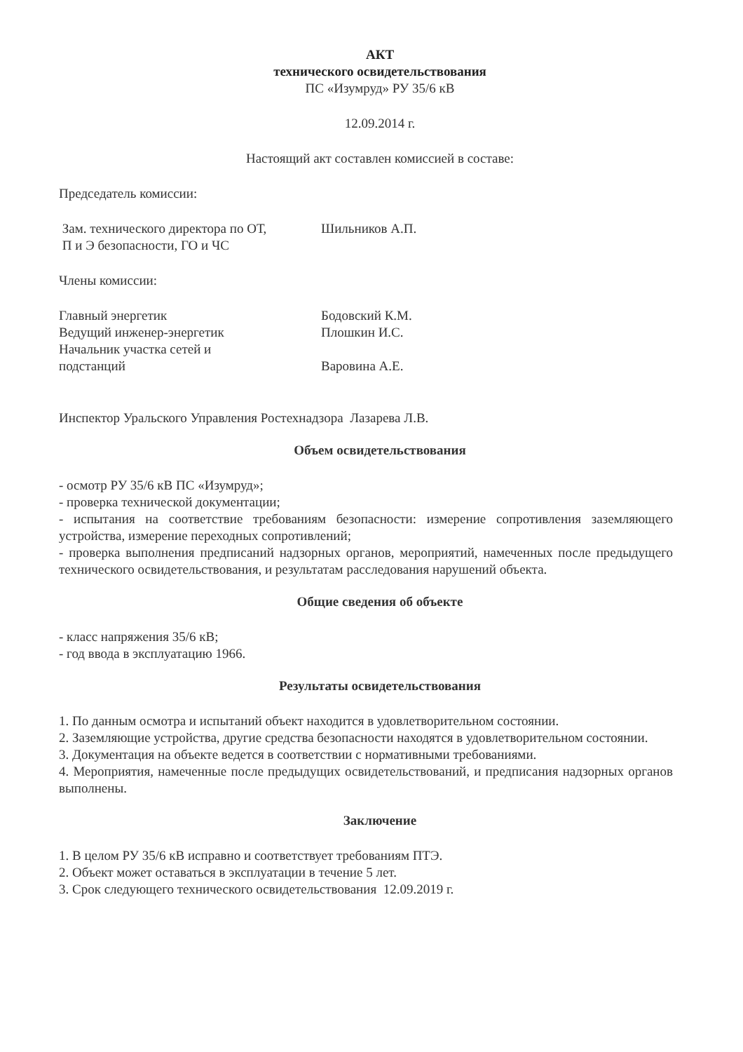АКТ
технического освидетельствования
ПС «Изумруд» РУ 35/6 кВ
12.09.2014 г.
Настоящий акт составлен комиссией в составе:
Председатель комиссии:
Зам. технического директора по ОТ,
П и Э безопасности, ГО и ЧС
Шильников А.П.
Члены комиссии:
Главный энергетик Бодовский К.М.
Ведущий инженер-энергетик Плошкин И.С.
Начальник участка сетей и
подстанций
Варовина А.Е.
Инспектор Уральского Управления Ростехнадзора Лазарева Л.В.
Объем освидетельствования
- осмотр РУ 35/6 кВ ПС «Изумруд»;
- проверка технической документации;
- испытания на соответствие требованиям безопасности: измерение сопротивления заземляющего устройства, измерение переходных сопротивлений;
- проверка выполнения предписаний надзорных органов, мероприятий, намеченных после предыдущего технического освидетельствования, и результатам расследования нарушений объекта.
Общие сведения об объекте
- класс напряжения 35/6 кВ;
- год ввода в эксплуатацию 1966.
Результаты освидетельствования
1. По данным осмотра и испытаний объект находится в удовлетворительном состоянии.
2. Заземляющие устройства, другие средства безопасности находятся в удовлетворительном состоянии.
3. Документация на объекте ведется в соответствии с нормативными требованиями.
4. Мероприятия, намеченные после предыдущих освидетельствований, и предписания надзорных органов выполнены.
Заключение
1. В целом РУ 35/6 кВ исправно и соответствует требованиям ПТЭ.
2. Объект может оставаться в эксплуатации в течение 5 лет.
3. Срок следующего технического освидетельствования 12.09.2019 г.